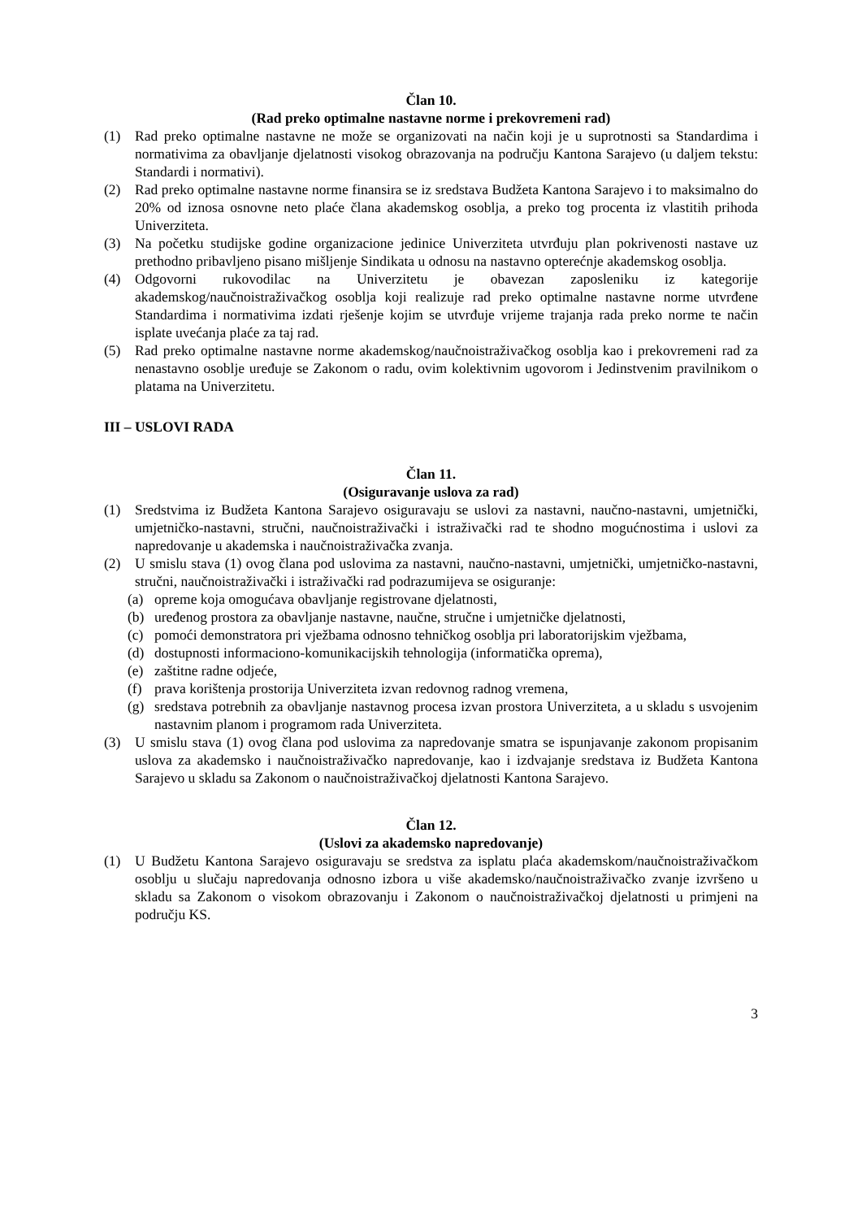Član 10.
(Rad preko optimalne nastavne norme i prekovremeni rad)
(1) Rad preko optimalne nastavne ne može se organizovati na način koji je u suprotnosti sa Standardima i normativima za obavljanje djelatnosti visokog obrazovanja na području Kantona Sarajevo (u daljem tekstu: Standardi i normativi).
(2) Rad preko optimalne nastavne norme finansira se iz sredstava Budžeta Kantona Sarajevo i to maksimalno do 20% od iznosa osnovne neto plaće člana akademskog osoblja, a preko tog procenta iz vlastitih prihoda Univerziteta.
(3) Na početku studijske godine organizacione jedinice Univerziteta utvrđuju plan pokrivenosti nastave uz prethodno pribavljeno pisano mišljenje Sindikata u odnosu na nastavno opterećnje akademskog osoblja.
(4) Odgovorni rukovodilac na Univerzitetu je obavezan zaposleniku iz kategorije akademskog/naučnoistraživačkog osoblja koji realizuje rad preko optimalne nastavne norme utvrđene Standardima i normativima izdati rješenje kojim se utvrđuje vrijeme trajanja rada preko norme te način isplate uvećanja plaće za taj rad.
(5) Rad preko optimalne nastavne norme akademskog/naučnoistraživačkog osoblja kao i prekovremeni rad za nenastavno osoblje uređuje se Zakonom o radu, ovim kolektivnim ugovorom i Jedinstvenim pravilnikom o platama na Univerzitetu.
III – USLOVI RADA
Član 11.
(Osiguravanje uslova za rad)
(1) Sredstvima iz Budžeta Kantona Sarajevo osiguravaju se uslovi za nastavni, naučno-nastavni, umjetnički, umjetničko-nastavni, stručni, naučnoistraživački i istraživački rad te shodno mogućnostima i uslovi za napredovanje u akademska i naučnoistraživačka zvanja.
(2) U smislu stava (1) ovog člana pod uslovima za nastavni, naučno-nastavni, umjetnički, umjetničko-nastavni, stručni, naučnoistraživački i istraživački rad podrazumijeva se osiguranje:
(a) opreme koja omogućava obavljanje registrovane djelatnosti,
(b) uređenog prostora za obavljanje nastavne, naučne, stručne i umjetničke djelatnosti,
(c) pomoći demonstratora pri vježbama odnosno tehničkog osoblja pri laboratorijskim vježbama,
(d) dostupnosti informaciono-komunikacijskih tehnologija (informatička oprema),
(e) zaštitne radne odjeće,
(f) prava korištenja prostorija Univerziteta izvan redovnog radnog vremena,
(g) sredstava potrebnih za obavljanje nastavnog procesa izvan prostora Univerziteta, a u skladu s usvojenim nastavnim planom i programom rada Univerziteta.
(3) U smislu stava (1) ovog člana pod uslovima za napredovanje smatra se ispunjavanje zakonom propisanim uslova za akademsko i naučnoistraživačko napredovanje, kao i izdvajanje sredstava iz Budžeta Kantona Sarajevo u skladu sa Zakonom o naučnoistraživačkoj djelatnosti Kantona Sarajevo.
Član 12.
(Uslovi za akademsko napredovanje)
(1) U Budžetu Kantona Sarajevo osiguravaju se sredstva za isplatu plaća akademskom/naučnoistraživačkom osoblju u slučaju napredovanja odnosno izbora u više akademsko/naučnoistraživačko zvanje izvršeno u skladu sa Zakonom o visokom obrazovanju i Zakonom o naučnoistraživačkoj djelatnosti u primjeni na području KS.
3